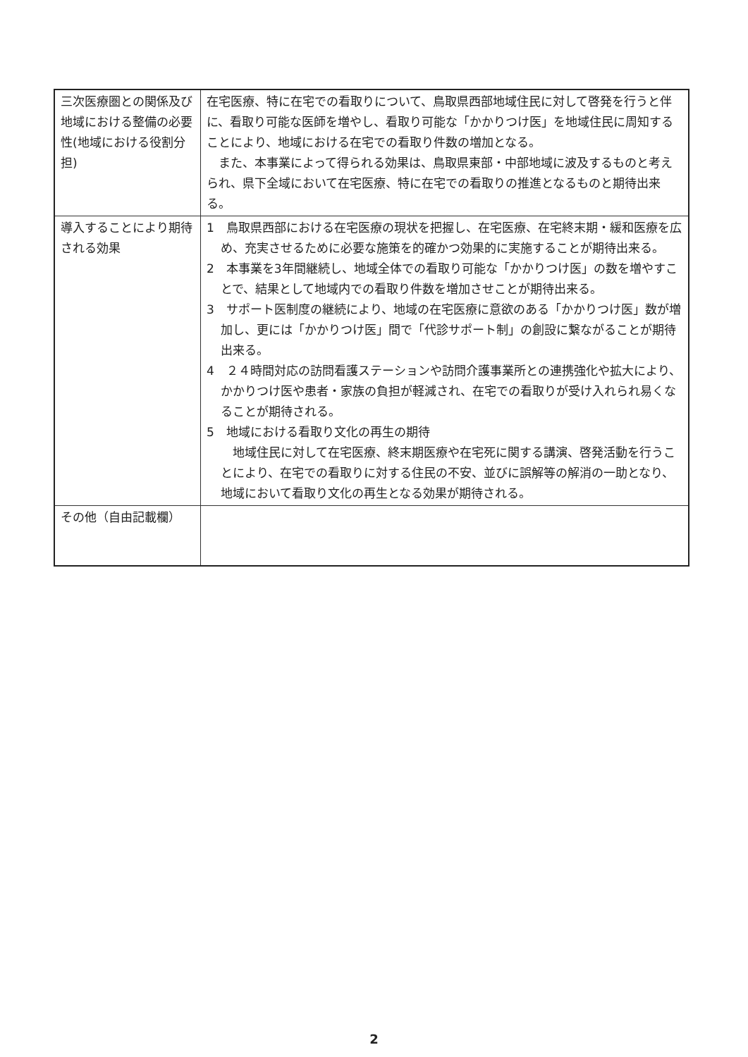| 三次医療圏との関係及び地域における整備の必要性(地域における役割分担) | 在宅医療、特に在宅での看取りについて、鳥取県西部地域住民に対して啓発を行うと伴に、看取り可能な医師を増やし、看取り可能な「かかりつけ医」を地域住民に周知することにより、地域における在宅での看取り件数の増加となる。 また、本事業によって得られる効果は、鳥取県東部・中部地域に波及するものと考えられ、県下全域において在宅医療、特に在宅での看取りの推進となるものと期待出来る。 |
| 導入することにより期待される効果 | 1 鳥取県西部における在宅医療の現状を把握し、在宅医療、在宅終末期・緩和医療を広め、充実させるために必要な施策を的確かつ効果的に実施することが期待出来る。 2 本事業を3年間継続し、地域全体での看取り可能な「かかりつけ医」の数を増やすことで、結果として地域内での看取り件数を増加させことが期待出来る。 3 サポート医制度の継続により、地域の在宅医療に意欲のある「かかりつけ医」数が増加し、更には「かかりつけ医」間で「代診サポート制」の創設に繋ながることが期待出来る。 4 ２４時間対応の訪問看護ステーションや訪問介護事業所との連携強化や拡大により、かかりつけ医や患者・家族の負担が軽減され、在宅での看取りが受け入れられ易くなることが期待される。 5 地域における看取り文化の再生の期待 地域住民に対して在宅医療、終末期医療や在宅死に関する講演、啓発活動を行うことにより、在宅での看取りに対する住民の不安、並びに誤解等の解消の一助となり、地域において看取り文化の再生となる効果が期待される。 |
| その他（自由記載欄） | |
2